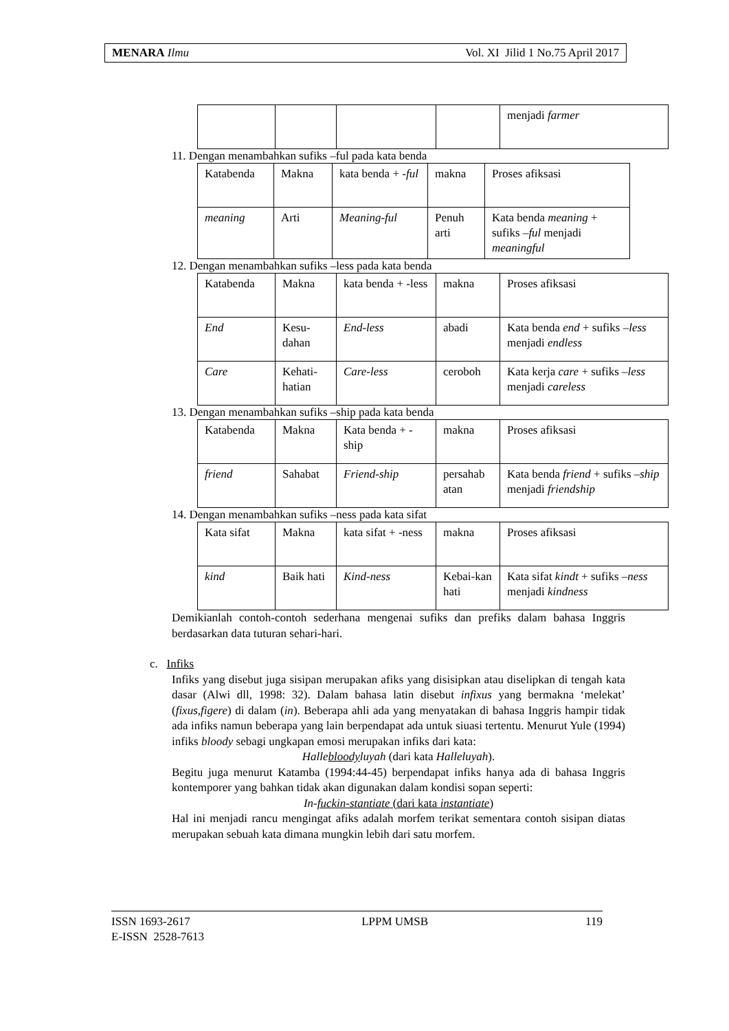MENARA Ilmu Vol. XI Jilid 1 No.75 April 2017
| | | | | menjadi farmer |
11. Dengan menambahkan sufiks –ful pada kata benda
| Katabenda | Makna | kata benda + - ful | makna | Proses afiksasi |
| meaning | Arti | Meaning-ful | Penuh arti | Kata benda meaning + sufiks –ful menjadi meaningful |
12. Dengan menambahkan sufiks –less pada kata benda
| Katabenda | Makna | kata benda + -less | makna | Proses afiksasi |
| End | Kesu-dahan | End-less | abadi | Kata benda end + sufiks – less menjadi endless |
| Care | Kehati-hatian | Care-less | ceroboh | Kata kerja care + sufiks – less menjadi careless |
13. Dengan menambahkan sufiks –ship pada kata benda
| Katabenda | Makna | Kata benda + -ship | makna | Proses afiksasi |
| friend | Sahabat | Friend-ship | persahab atan | Kata benda friend + sufiks – ship menjadi friendship |
14. Dengan menambahkan sufiks –ness pada kata sifat
| Kata sifat | Makna | kata sifat + -ness | makna | Proses afiksasi |
| kind | Baik hati | Kind-ness | Kebai-kan hati | Kata sifat kindt + sufiks – ness menjadi kindness |
Demikianlah contoh-contoh sederhana mengenai sufiks dan prefiks dalam bahasa Inggris berdasarkan data tuturan sehari-hari.
c. Infiks
Infiks yang disebut juga sisipan merupakan afiks yang disisipkan atau diselipkan di tengah kata dasar (Alwi dll, 1998: 32). Dalam bahasa latin disebut infixus yang bermakna ‘melekat’ (fixus,figere) di dalam (in). Beberapa ahli ada yang menyatakan di bahasa Inggris hampir tidak ada infiks namun beberapa yang lain berpendapat ada untuk siuasi tertentu. Menurut Yule (1994) infiks bloody sebagi ungkapan emosi merupakan infiks dari kata:
Hallebloodyluyah (dari kata Halleluyah).
Begitu juga menurut Katamba (1994:44-45) berpendapat infiks hanya ada di bahasa Inggris kontemporer yang bahkan tidak akan digunakan dalam kondisi sopan seperti:
In-fuckin-stantiate (dari kata instantiate)
Hal ini menjadi rancu mengingat afiks adalah morfem terikat sementara contoh sisipan diatas merupakan sebuah kata dimana mungkin lebih dari satu morfem.
ISSN 1693-2617
E-ISSN 2528-7613 LPPM UMSB 119